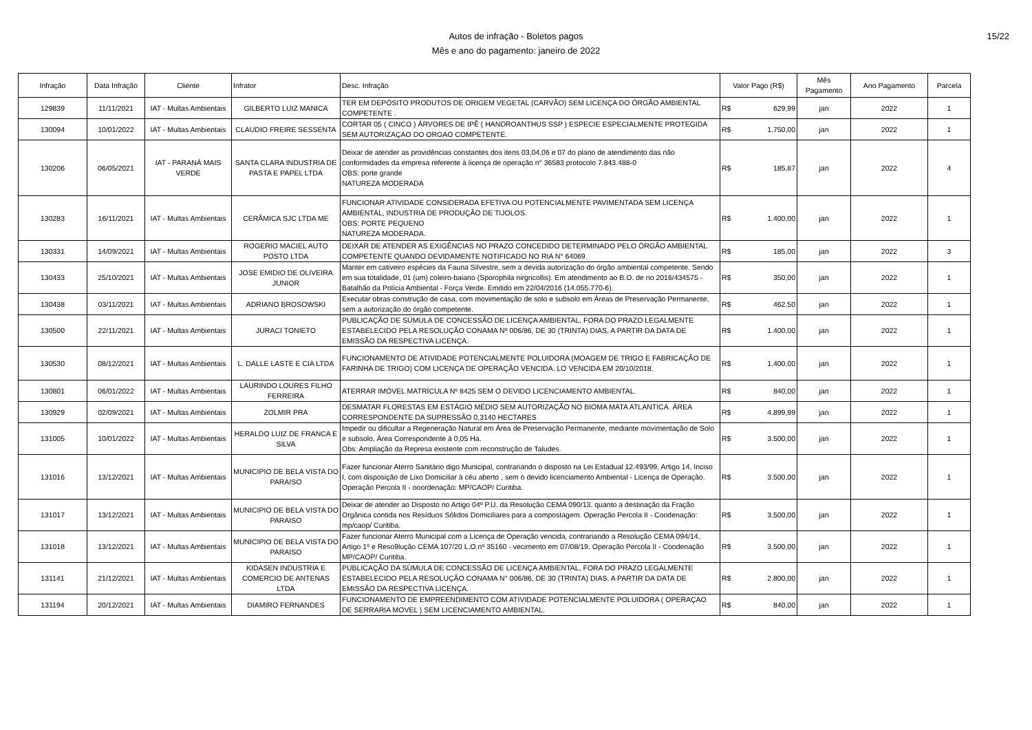Autos de infração - Boletos pagos
Mês e ano do pagamento: janeiro de 2022
15/22
| Infração | Data Infração | Cliente | Infrator | Desc. Infração | Valor Pago (R$) | Mês Pagamento | Ano Pagamento | Parcela |
| --- | --- | --- | --- | --- | --- | --- | --- | --- |
| 129839 | 11/11/2021 | IAT - Multas Ambientais | GILBERTO LUIZ MANICA | TER EM DEPÓSITO PRODUTOS DE ORIGEM VEGETAL (CARVÃO) SEM LICENÇA DO ÓRGÃO AMBIENTAL COMPETENTE . | R$ 629,99 | jan | 2022 | 1 |
| 130094 | 10/01/2022 | IAT - Multas Ambientais | CLAUDIO FREIRE SESSENTA | CORTAR 05 ( CINCO ) ÁRVORES DE IPÊ ( HANDROANTHUS SSP ) ESPECIE ESPECIALMENTE PROTEGIDA SEM AUTORIZAÇAO DO ORGAO COMPETENTE. | R$ 1.750,00 | jan | 2022 | 1 |
| 130206 | 06/05/2021 | IAT - PARANÁ MAIS VERDE | SANTA CLARA INDUSTRIA DE PASTA E PAPEL LTDA | Deixar de atender as providências constantes dos itens 03,04,06 e 07 do plano de atendimento das não conformidades da empresa referente à licença de operação n° 36583 protocolo 7.843.488-0 OBS: porte grande NATUREZA MODERADA | R$ 185,87 | jan | 2022 | 4 |
| 130283 | 16/11/2021 | IAT - Multas Ambientais | CERÂMICA SJC LTDA ME | FUNCIONAR ATIVIDADE CONSIDERADA EFETIVA OU POTENCIALMENTE PAVIMENTADA SEM LICENÇA AMBIENTAL, INDUSTRIA DE PRODUÇÃO DE TIJOLOS. OBS: PORTE PEQUENO NATUREZA MODERADA. | R$ 1.400,00 | jan | 2022 | 1 |
| 130331 | 14/09/2021 | IAT - Multas Ambientais | ROGERIO MACIEL AUTO POSTO LTDA | DEIXAR DE ATENDER AS EXIGÊNCIAS NO PRAZO CONCEDIDO DETERMINADO PELO ÓRGÃO AMBIENTAL COMPETENTE QUANDO DEVIDAMENTE NOTIFICADO NO RIA N° 64069. | R$ 185,00 | jan | 2022 | 3 |
| 130433 | 25/10/2021 | IAT - Multas Ambientais | JOSE EMIDIO DE OLIVEIRA JUNIOR | Manter em cativeiro espécies da Fauna Silvestre, sem a devida autorização do órgão ambiental competente. Sendo em sua totalidade, 01 (um) coleiro-baiano (Sporophila nirgricollis). Em atendimento ao B.O. de no 2016/434575 - Batalhão da Polícia Ambiental - Força Verde. Emitido em 22/04/2016 (14.055.770-6). | R$ 350,00 | jan | 2022 | 1 |
| 130438 | 03/11/2021 | IAT - Multas Ambientais | ADRIANO BROSOWSKI | Executar obras construção de casa, com movimentação de solo e subsolo em Áreas de Preservação Permanente, sem a autorização do órgão competente. | R$ 462,50 | jan | 2022 | 1 |
| 130500 | 22/11/2021 | IAT - Multas Ambientais | JURACI TONIETO | PUBLICAÇÃO DE SÚMULA DE CONCESSÃO DE LICENÇA AMBIENTAL, FORA DO PRAZO LEGALMENTE ESTABELECIDO PELA RESOLUÇÃO CONAMA Nº 006/86, DE 30 (TRINTA) DIAS, A PARTIR DA DATA DE EMISSÃO DA RESPECTIVA LICENÇA. | R$ 1.400,00 | jan | 2022 | 1 |
| 130530 | 08/12/2021 | IAT - Multas Ambientais | L. DALLE LASTE E CIA LTDA | FUNCIONAMENTO DE ATIVIDADE POTENCIALMENTE POLUIDORA (MOAGEM DE TRIGO E FABRICAÇÃO DE FARINHA DE TRIGO) COM LICENÇA DE OPERAÇÃO VENCIDA. LO VENCIDA EM 20/10/2018. | R$ 1.400,00 | jan | 2022 | 1 |
| 130801 | 06/01/2022 | IAT - Multas Ambientais | LAURINDO LOURES FILHO FERREIRA | ATERRAR IMÓVEL MATRÍCULA Nº 8425 SEM O DEVIDO LICENCIAMENTO AMBIENTAL. | R$ 840,00 | jan | 2022 | 1 |
| 130929 | 02/09/2021 | IAT - Multas Ambientais | ZOLMIR PRA | DESMATAR FLORESTAS EM ESTÁGIO MÉDIO SEM AUTORIZAÇÃO NO BIOMA MATA ATLANTICA. ÁREA CORRESPONDENTE DA SUPRESSÃO 0,3140 HECTARES | R$ 4.899,99 | jan | 2022 | 1 |
| 131005 | 10/01/2022 | IAT - Multas Ambientais | HERALDO LUIZ DE FRANCA E SILVA | Impedir ou dificultar a Regeneração Natural em Área de Preservação Permanente, mediante movimentação de Solo e subsolo, Área Correspondente à 0,05 Ha. Obs: Ampliação da Represa existente com reconstrução de Taludes. | R$ 3.500,00 | jan | 2022 | 1 |
| 131016 | 13/12/2021 | IAT - Multas Ambientais | MUNICIPIO DE BELA VISTA DO PARAISO | Fazer funcionar Aterro Sanitário digo Municipal, contrariando o disposto na Lei Estadual 12.493/99, Artigo 14, Inciso I, com disposição de Lixo Domiciliar à céu aberto , sem o devido licenciamento Ambiental - Licença de Operação. Operação Percola II - ooordenação: MP/CAOP/ Curitiba. | R$ 3.500,00 | jan | 2022 | 1 |
| 131017 | 13/12/2021 | IAT - Multas Ambientais | MUNICIPIO DE BELA VISTA DO PARAISO | Deixar de atender ao Disposto no Artigo 04º P.U. da Resolução CEMA 090/13, quanto a destinação da Fração Orgânica contida nos Resíduos Sólidos Domiciliares para a compostagem. Operação Percola II - Coodenação: mp/caop/ Curitiba. | R$ 3.500,00 | jan | 2022 | 1 |
| 131018 | 13/12/2021 | IAT - Multas Ambientais | MUNICIPIO DE BELA VISTA DO PARAISO | Fazer funcionar Aterro Municipal com a Licença de Operação vencida, contrariando a Resolução CEMA 094/14, Artigo 1º e Reso9lução CEMA 107/20 L.O.nº 35160 - vecimento em 07/08/19. Operação Percola II - Coodenação MP/CAOP/ Curitiba. | R$ 3.500,00 | jan | 2022 | 1 |
| 131141 | 21/12/2021 | IAT - Multas Ambientais | KIDASEN INDUSTRIA E COMERCIO DE ANTENAS LTDA | PUBLICAÇÃO DA SÚMULA DE CONCESSÃO DE LICENÇA AMBIENTAL, FORA DO PRAZO LEGALMENTE ESTABELECIDO PELA RESOLUÇÃO CONAMA N° 006/86, DE 30 (TRINTA) DIAS, A PARTIR DA DATA DE EMISSÃO DA RESPECTIVA LICENÇA. | R$ 2.800,00 | jan | 2022 | 1 |
| 131194 | 20/12/2021 | IAT - Multas Ambientais | DIAMIRO FERNANDES | FUNCIONAMENTO DE EMPREENDIMENTO COM ATIVIDADE POTENCIALMENTE POLUIDORA ( OPERAÇAO DE SERRARIA MOVEL ) SEM LICENCIAMENTO AMBIENTAL. | R$ 840,00 | jan | 2022 | 1 |